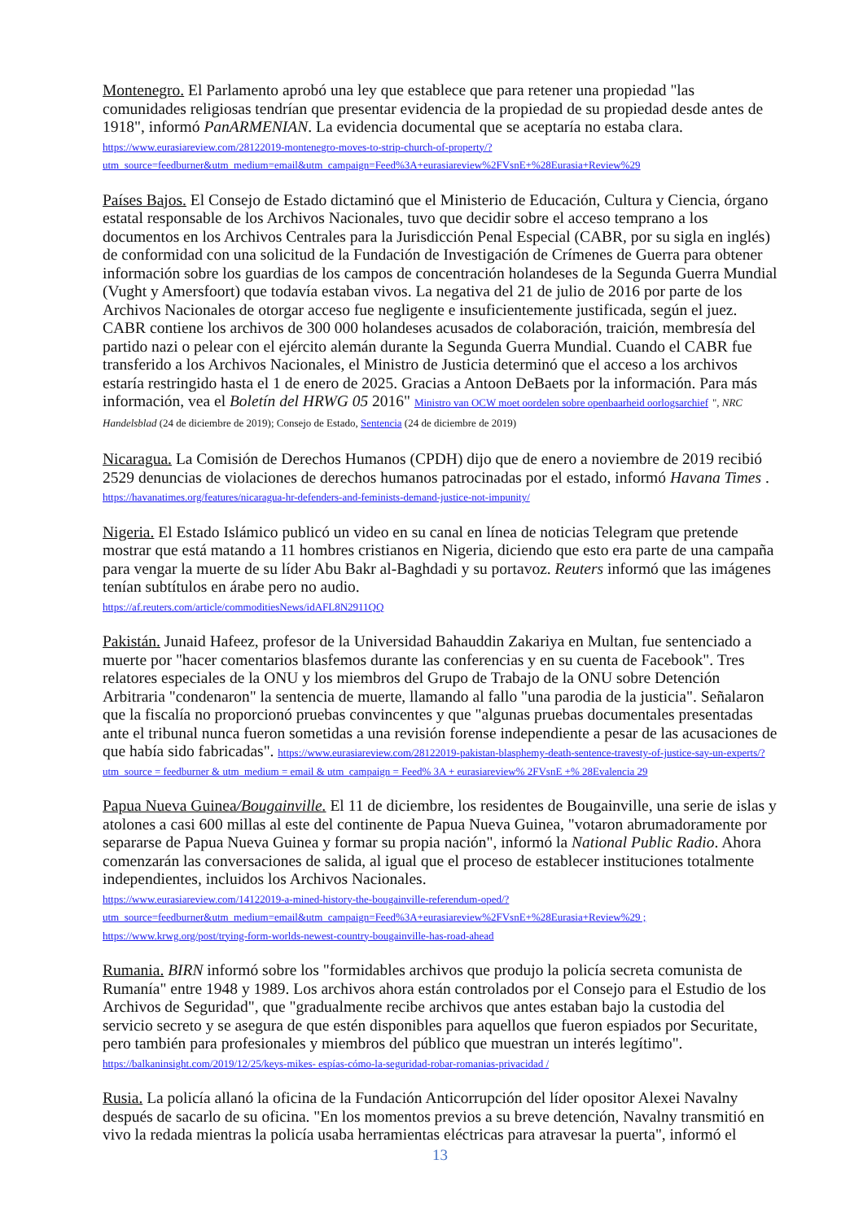Montenegro. El Parlamento aprobó una ley que establece que para retener una propiedad "las comunidades religiosas tendrían que presentar evidencia de la propiedad de su propiedad desde antes de 1918", informó PanARMENIAN. La evidencia documental que se aceptaría no estaba clara.
https://www.eurasiareview.com/28122019-montenegro-moves-to-strip-church-of-property/?utm_source=feedburner&utm_medium=email&utm_campaign=Feed%3A+eurasiareview%2FVsnE+%28Eurasia+Review%29
Países Bajos. El Consejo de Estado dictaminó que el Ministerio de Educación, Cultura y Ciencia, órgano estatal responsable de los Archivos Nacionales, tuvo que decidir sobre el acceso temprano a los documentos en los Archivos Centrales para la Jurisdicción Penal Especial (CABR, por su sigla en inglés) de conformidad con una solicitud de la Fundación de Investigación de Crímenes de Guerra para obtener información sobre los guardias de los campos de concentración holandeses de la Segunda Guerra Mundial (Vught y Amersfoort) que todavía estaban vivos. La negativa del 21 de julio de 2016 por parte de los Archivos Nacionales de otorgar acceso fue negligente e insuficientemente justificada, según el juez. CABR contiene los archivos de 300 000 holandeses acusados de colaboración, traición, membresía del partido nazi o pelear con el ejército alemán durante la Segunda Guerra Mundial. Cuando el CABR fue transferido a los Archivos Nacionales, el Ministro de Justicia determinó que el acceso a los archivos estaría restringido hasta el 1 de enero de 2025. Gracias a Antoon DeBaets por la información. Para más información, vea el Boletín del HRWG 05 2016" Ministro van OCW moet oordelen sobre openbaarheid oorlogsarchief ", NRC Handelsblad (24 de diciembre de 2019); Consejo de Estado, Sentencia (24 de diciembre de 2019)
Nicaragua. La Comisión de Derechos Humanos (CPDH) dijo que de enero a noviembre de 2019 recibió 2529 denuncias de violaciones de derechos humanos patrocinadas por el estado, informó Havana Times . https://havanatimes.org/features/nicaragua-hr-defenders-and-feminists-demand-justice-not-impunity/
Nigeria. El Estado Islámico publicó un video en su canal en línea de noticias Telegram que pretende mostrar que está matando a 11 hombres cristianos en Nigeria, diciendo que esto era parte de una campaña para vengar la muerte de su líder Abu Bakr al-Baghdadi y su portavoz. Reuters informó que las imágenes tenían subtítulos en árabe pero no audio.
https://af.reuters.com/article/commoditiesNews/idAFL8N2911QQ
Pakistán. Junaid Hafeez, profesor de la Universidad Bahauddin Zakariya en Multan, fue sentenciado a muerte por "hacer comentarios blasfemos durante las conferencias y en su cuenta de Facebook". Tres relatores especiales de la ONU y los miembros del Grupo de Trabajo de la ONU sobre Detención Arbitraria "condenaron" la sentencia de muerte, llamando al fallo "una parodia de la justicia". Señalaron que la fiscalía no proporcionó pruebas convincentes y que "algunas pruebas documentales presentadas ante el tribunal nunca fueron sometidas a una revisión forense independiente a pesar de las acusaciones de que había sido fabricadas". https://www.eurasiareview.com/28122019-pakistan-blasphemy-death-sentence-travesty-of-justice-say-un-experts/? utm_source = feedburner & utm_medium = email & utm_campaign = Feed% 3A + eurasiareview% 2FVsnE +% 28Evalencia 29
Papua Nueva Guinea/Bougainville. El 11 de diciembre, los residentes de Bougainville, una serie de islas y atolones a casi 600 millas al este del continente de Papua Nueva Guinea, "votaron abrumadoramente por separarse de Papua Nueva Guinea y formar su propia nación", informó la National Public Radio. Ahora comenzarán las conversaciones de salida, al igual que el proceso de establecer instituciones totalmente independientes, incluidos los Archivos Nacionales.
https://www.eurasiareview.com/14122019-a-mined-history-the-bougainville-referendum-oped/?utm_source=feedburner&utm_medium=email&utm_campaign=Feed%3A+eurasiareview%2FVsnE+%28Eurasia+Review%29 ;
https://www.krwg.org/post/trying-form-worlds-newest-country-bougainville-has-road-ahead
Rumania. BIRN informó sobre los "formidables archivos que produjo la policía secreta comunista de Rumanía" entre 1948 y 1989. Los archivos ahora están controlados por el Consejo para el Estudio de los Archivos de Seguridad", que "gradualmente recibe archivos que antes estaban bajo la custodia del servicio secreto y se asegura de que estén disponibles para aquellos que fueron espiados por Securitate, pero también para profesionales y miembros del público que muestran un interés legítimo".
https://balkaninsight.com/2019/12/25/keys-mikes- espías-cómo-la-seguridad-robar-romanias-privacidad /
Rusia. La policía allanó la oficina de la Fundación Anticorrupción del líder opositor Alexei Navalny después de sacarlo de su oficina. "En los momentos previos a su breve detención, Navalny transmitió en vivo la redada mientras la policía usaba herramientas eléctricas para atravesar la puerta", informó el
13